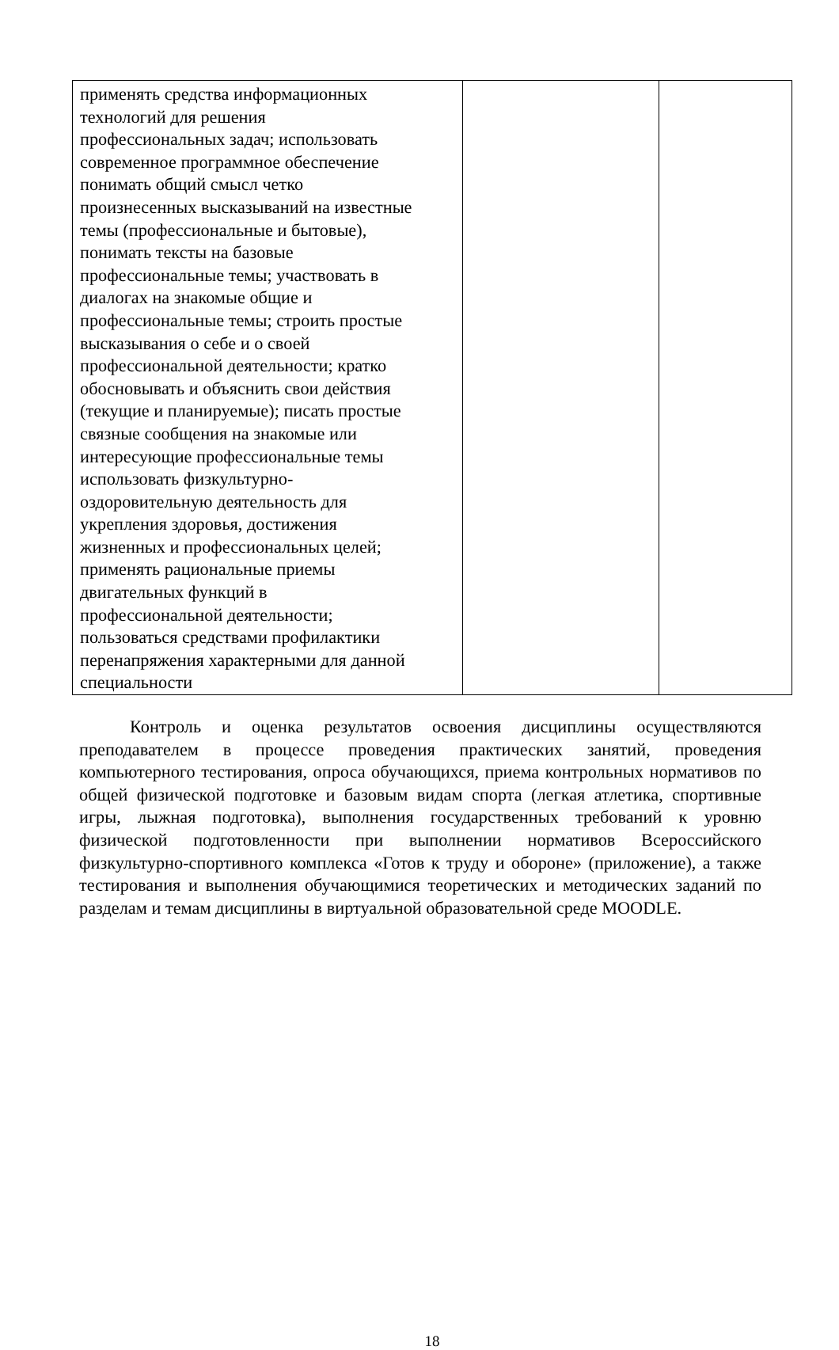| применять средства информационных технологий для решения профессиональных задач; использовать современное программное обеспечение понимать общий смысл четко произнесенных высказываний на известные темы (профессиональные и бытовые), понимать тексты на базовые профессиональные темы; участвовать в диалогах на знакомые общие и профессиональные темы; строить простые высказывания о себе и о своей профессиональной деятельности; кратко обосновывать и объяснить свои действия (текущие и планируемые); писать простые связные сообщения на знакомые или интересующие профессиональные темы использовать физкультурно- оздоровительную деятельность для укрепления здоровья, достижения жизненных и профессиональных целей; применять рациональные приемы двигательных функций в профессиональной деятельности; пользоваться средствами профилактики перенапряжения характерными для данной специальности | | |
Контроль и оценка результатов освоения дисциплины осуществляются преподавателем в процессе проведения практических занятий, проведения компьютерного тестирования, опроса обучающихся, приема контрольных нормативов по общей физической подготовке и базовым видам спорта (легкая атлетика, спортивные игры, лыжная подготовка), выполнения государственных требований к уровню физической подготовленности при выполнении нормативов Всероссийского физкультурно-спортивного комплекса «Готов к труду и обороне» (приложение), а также тестирования и выполнения обучающимися теоретических и методических заданий по разделам и темам дисциплины в виртуальной образовательной среде MOODLE.
18